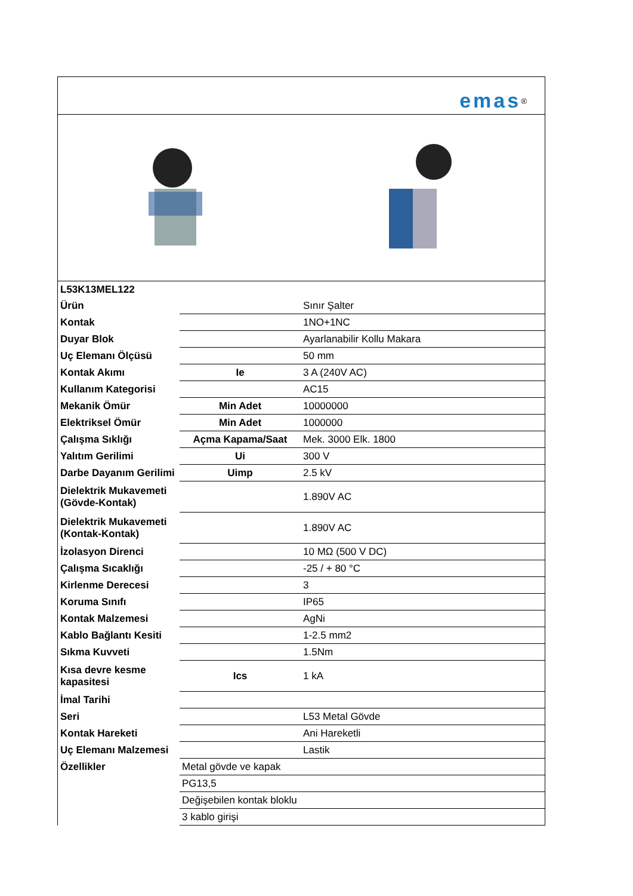emas<sup>®</sup>
| L53K13MEL122 | | |
| Ürün | | Sınır Şalter |
| Kontak | | 1NO+1NC |
| Duyar Blok | | Ayarlanabilir Kollu Makara |
| Uç Elemanı Ölçüsü | | 50 mm |
| Kontak Akımı | Ie | 3 A (240V AC) |
| Kullanım Kategorisi | | AC15 |
| Mekanik Ömür | Min Adet | 10000000 |
| Elektriksel Ömür | Min Adet | 1000000 |
| Çalışma Sıklığı | Açma Kapama/Saat | Mek. 3000 Elk. 1800 |
| Yalıtım Gerilimi | Ui | 300 V |
| Darbe Dayanım Gerilimi | Uimp | 2.5 kV |
| Dielektrik Mukavemeti (Gövde-Kontak) | | 1.890V AC |
| Dielektrik Mukavemeti (Kontak-Kontak) | | 1.890V AC |
| İzolasyon Direnci | | 10 MΩ (500 V DC) |
| Çalışma Sıcaklığı | | -25 / + 80 °C |
| Kirlenme Derecesi | | 3 |
| Koruma Sınıfı | | IP65 |
| Kontak Malzemesi | | AgNi |
| Kablo Bağlantı Kesiti | | 1-2.5 mm2 |
| Sıkma Kuvveti | | 1.5Nm |
| Kısa devre kesme kapasitesi | Ics | 1 kA |
| İmal Tarihi | | |
| Seri | | L53 Metal Gövde |
| Kontak Hareketi | | Ani Hareketli |
| Uç Elemanı Malzemesi | | Lastik |
| Özellikler | Metal gövde ve kapak | |
| | PG13,5 | |
| | Değişebilen kontak bloklu | |
| | 3 kablo girişi | |